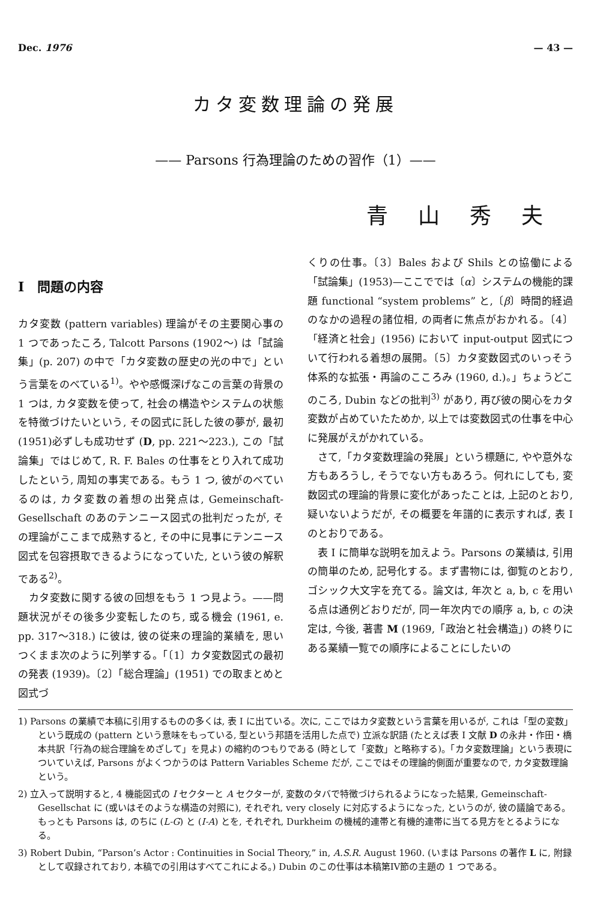Dec. 1976 — 43 —
カタ変数理論の発展
—— Parsons 行為理論のための習作（1）——
青山秀夫
I　問題の内容
カタ変数 (pattern variables) 理論がその主要関心事の 1 つであったころ, Talcott Parsons (1902～) は「試論集」(p. 207) の中で「カタ変数の歴史の光の中で」という言葉をのべている<sup>1)</sup>。やや感慨深げなこの言葉の背景の 1 つは, カタ変数を使って, 社会の構造やシステムの状態を特徴づけたいという, その図式に託した彼の夢が, 最初(1951)必ずしも成功せず (D, pp. 221～223.), この「試論集」ではじめて, R. F. Bales の仕事をとり入れて成功したという, 周知の事実である。もう 1 つ, 彼がのべているのは, カタ変数の着想の出発点は, Gemeinschaft-Gesellschaft のあのテンニース図式の批判だったが, その理論がここまで成熟すると, その中に見事にテンニース図式を包容摂取できるようになっていた, という彼の解釈である<sup>2)</sup>。
　カタ変数に関する彼の回想をもう 1 つ見よう。——問題状況がその後多少変転したのち, 或る機会 (1961, e. pp. 317～318.) に彼は, 彼の従来の理論的業績を, 思いつくまま次のように列挙する。「〔1〕カタ変数図式の最初の発表 (1939)。〔2〕「総合理論」(1951) での取まとめと図式づ
くりの仕事。〔3〕Bales および Shils との協働による「試論集」(1953)—ここででは〔α〕システムの機能的課題 functional “system problems” と,〔β〕時間的経過のなかの過程の諸位相, の両者に焦点がおかれる。〔4〕「経済と社会」(1956) において input-output 図式について行われる着想の展開。〔5〕カタ変数図式のいっそう体系的な拡張・再論のこころみ (1960, d.)。」ちょうどこのころ, Dubin などの批判<sup>3)</sup> があり, 再び彼の関心をカタ変数が占めていたためか, 以上では変数図式の仕事を中心に発展がえがかれている。
　さて,「カタ変数理論の発展」という標題に, やや意外な方もあろうし, そうでない方もあろう。何れにしても, 変数図式の理論的背景に変化があったことは, 上記のとおり, 疑いないようだが, その概要を年譜的に表示すれば, 表 I のとおりである。
　表 I に簡単な説明を加えよう。Parsons の業績は, 引用の簡単のため, 記号化する。まず書物には, 御覧のとおり, ゴシック大文字を充てる。論文は, 年次と a, b, c を用いる点は通例どおりだが, 同一年次内での順序 a, b, c の決定は, 今後, 著書 M (1969,「政治と社会構造」) の終りにある業績一覧での順序によることにしたいの
1) Parsons の業績で本稿に引用するものの多くは, 表 I に出ている。次に, ここではカタ変数という言葉を用いるが, これは「型の変数」という既成の (pattern という意味をもっている, 型という邦語を活用した点で) 立派な訳語 (たとえば表 I 文献 D の永井・作田・橋本共訳「行為の総合理論をめざして」を見よ) の縮約のつもりである (時として「変数」と略称する)。「カタ変数理論」という表現についていえば, Parsons がよくつかうのは Pattern Variables Scheme だが, ここではその理論的側面が重要なので, カタ変数理論という。
2) 立入って説明すると, 4 機能図式の I セクターと A セクターが, 変数のタバで特徴づけられるようになった結果, Gemeinschaft-Gesellschat に (或いはそのような構造の対照に), それぞれ, very closely に対応するようになった, というのが, 彼の議論である。もっとも Parsons は, のちに (L-G) と (I-A) とを, それぞれ, Durkheim の機械的連帯と有機的連帯に当てる見方をとるようになる。
3) Robert Dubin, “Parson’s Actor : Continuities in Social Theory,” in, A.S.R. August 1960. (いまは Parsons の著作 L に, 附録として収録されており, 本稿での引用はすべてこれによる。) Dubin のこの仕事は本稿第IV節の主題の 1 つである。